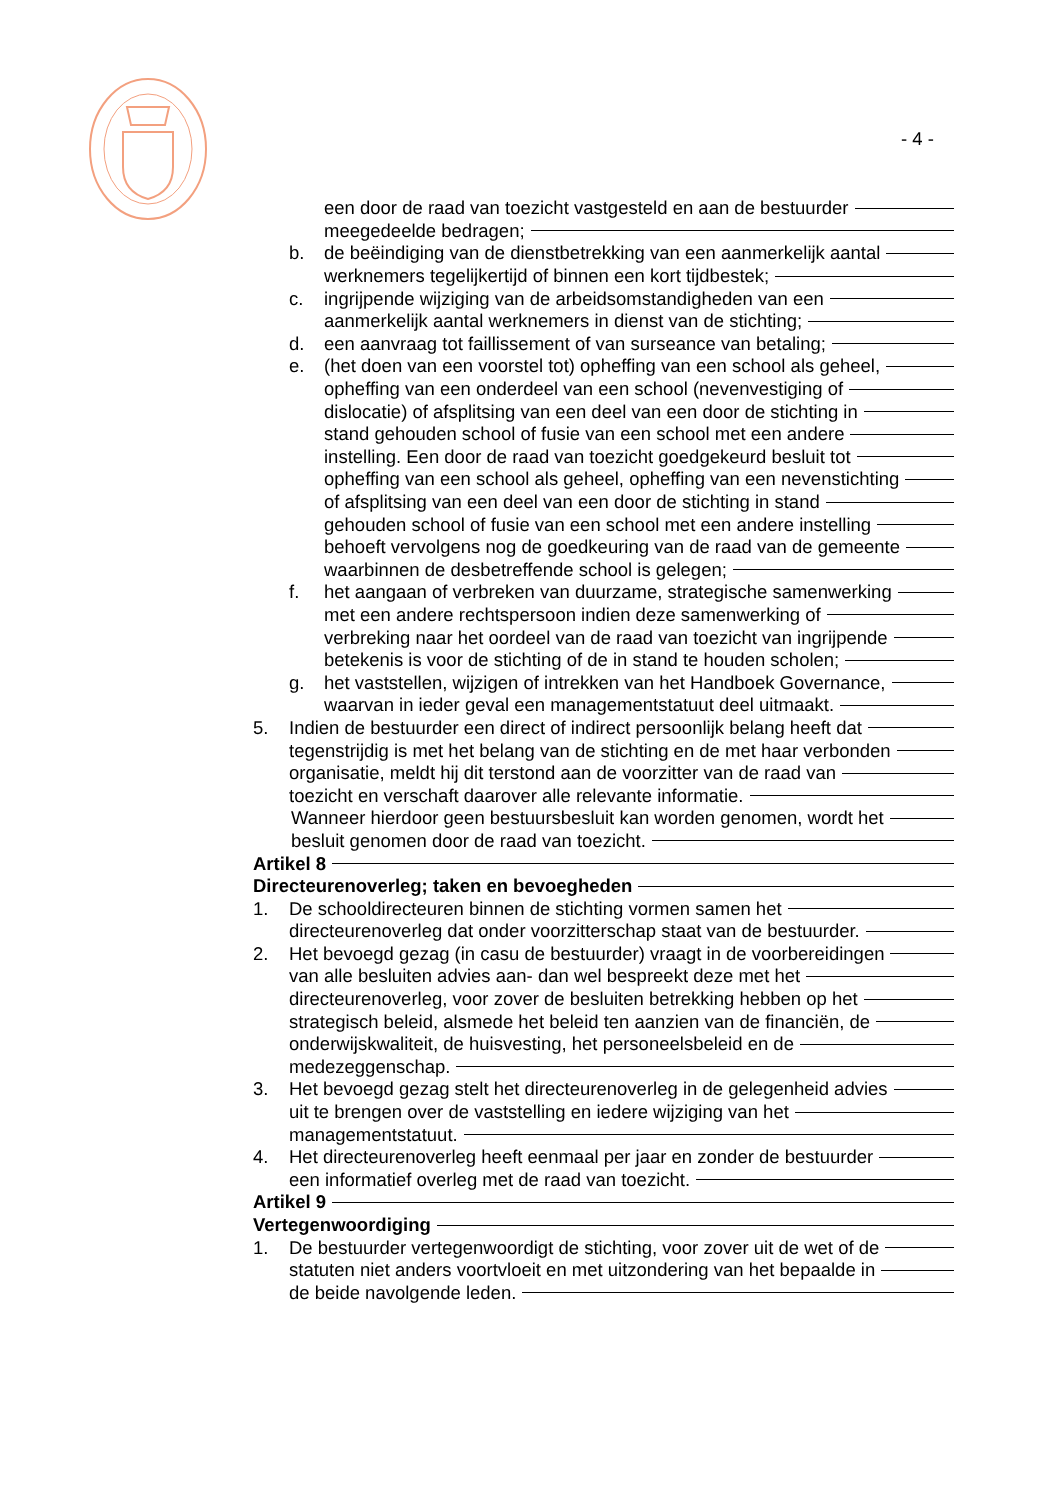- 4 -
een door de raad van toezicht vastgesteld en aan de bestuurder
meegedeelde bedragen;
b. de beëindiging van de dienstbetrekking van een aanmerkelijk aantal
werknemers tegelijkertijd of binnen een kort tijdbestek;
c. ingrijpende wijziging van de arbeidsomstandigheden van een
aanmerkelijk aantal werknemers in dienst van de stichting;
d. een aanvraag tot faillissement of van surseance van betaling;
e. (het doen van een voorstel tot) opheffing van een school als geheel,
opheffing van een onderdeel van een school (nevenvestiging of
dislocatie) of afsplitsing van een deel van een door de stichting in
stand gehouden school of fusie van een school met een andere
instelling. Een door de raad van toezicht goedgekeurd besluit tot
opheffing van een school als geheel, opheffing van een nevenstichting
of afsplitsing van een deel van een door de stichting in stand
gehouden school of fusie van een school met een andere instelling
behoeft vervolgens nog de goedkeuring van de raad van de gemeente
waarbinnen de desbetreffende school is gelegen;
f. het aangaan of verbreken van duurzame, strategische samenwerking
met een andere rechtspersoon indien deze samenwerking of
verbreking naar het oordeel van de raad van toezicht van ingrijpende
betekenis is voor de stichting of de in stand te houden scholen;
g. het vaststellen, wijzigen of intrekken van het Handboek Governance,
waarvan in ieder geval een managementstatuut deel uitmaakt.
5. Indien de bestuurder een direct of indirect persoonlijk belang heeft dat
tegenstrijdig is met het belang van de stichting en de met haar verbonden
organisatie, meldt hij dit terstond aan de voorzitter van de raad van
toezicht en verschaft daarover alle relevante informatie.
Wanneer hierdoor geen bestuursbesluit kan worden genomen, wordt het
besluit genomen door de raad van toezicht.
Artikel 8
Directeurenoverleg; taken en bevoegheden
1. De schooldirecteuren binnen de stichting vormen samen het
directeurenoverleg dat onder voorzitterschap staat van de bestuurder.
2. Het bevoegd gezag (in casu de bestuurder) vraagt in de voorbereidingen
van alle besluiten advies aan- dan wel bespreekt deze met het
directeurenoverleg, voor zover de besluiten betrekking hebben op het
strategisch beleid, alsmede het beleid ten aanzien van de financiën, de
onderwijskwaliteit, de huisvesting, het personeelsbeleid en de
medezeggenschap.
3. Het bevoegd gezag stelt het directeurenoverleg in de gelegenheid advies
uit te brengen over de vaststelling en iedere wijziging van het
managementstatuut.
4. Het directeurenoverleg heeft eenmaal per jaar en zonder de bestuurder
een informatief overleg met de raad van toezicht.
Artikel 9
Vertegenwoordiging
1. De bestuurder vertegenwoordigt de stichting, voor zover uit de wet of de
statuten niet anders voortvloeit en met uitzondering van het bepaalde in
de beide navolgende leden.